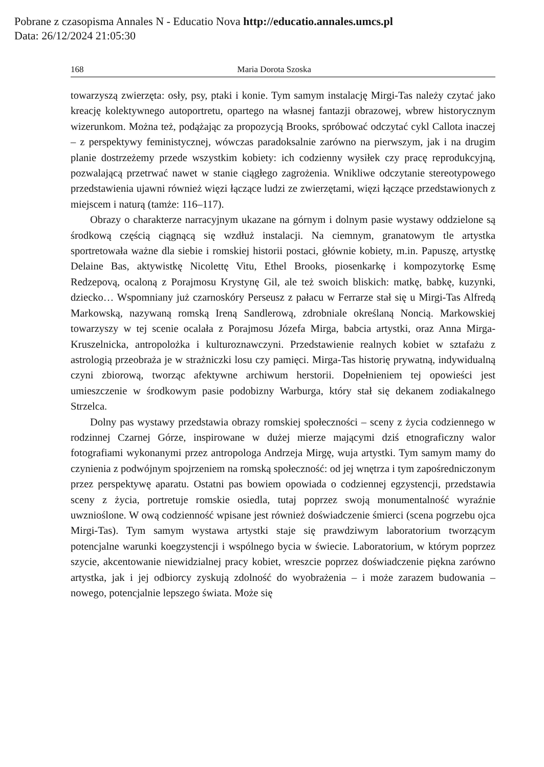Pobrane z czasopisma Annales N - Educatio Nova http://educatio.annales.umcs.pl
Data: 26/12/2024 21:05:30
168 Maria Dorota Szoska
towarzyszą zwierzęta: osły, psy, ptaki i konie. Tym samym instalację Mirgi-Tas należy czytać jako kreację kolektywnego autoportretu, opartego na własnej fantazji obrazowej, wbrew historycznym wizerunkom. Można też, podążając za propozycją Brooks, spróbować odczytać cykl Callota inaczej – z perspektywy feministycznej, wówczas paradoksalnie zarówno na pierwszym, jak i na drugim planie dostrzeżemy przede wszystkim kobiety: ich codzienny wysiłek czy pracę reprodukcyjną, pozwalającą przetrwać nawet w stanie ciągłego zagrożenia. Wnikliwe odczytanie stereotypowego przedstawienia ujawni również więzi łączące ludzi ze zwierzętami, więzi łączące przedstawionych z miejscem i naturą (tamże: 116–117).
Obrazy o charakterze narracyjnym ukazane na górnym i dolnym pasie wystawy oddzielone są środkową częścią ciągnącą się wzdłuż instalacji. Na ciemnym, granatowym tle artystka sportretowała ważne dla siebie i romskiej historii postaci, głównie kobiety, m.in. Papuszę, artystkę Delaine Bas, aktywistkę Nicolettę Vitu, Ethel Brooks, piosenkarkę i kompozytorkę Esmę Redzepovą, ocaloną z Porajmosu Krystynę Gil, ale też swoich bliskich: matkę, babkę, kuzynki, dziecko… Wspomniany już czarnoskóry Perseusz z pałacu w Ferrarze stał się u Mirgi-Tas Alfredą Markowską, nazywaną romską Ireną Sandlerową, zdrobniale określaną Noncią. Markowskiej towarzyszy w tej scenie ocalała z Porajmosu Józefa Mirga, babcia artystki, oraz Anna Mirga-Kruszelnicka, antropolożka i kulturoznawczyni. Przedstawienie realnych kobiet w sztafażu z astrologią przeobraża je w strażniczki losu czy pamięci. Mirga-Tas historię prywatną, indywidualną czyni zbiorową, tworząc afektywne archiwum herstorii. Dopełnieniem tej opowieści jest umieszczenie w środkowym pasie podobizny Warburga, który stał się dekanem zodiakalnego Strzelca.
Dolny pas wystawy przedstawia obrazy romskiej społeczności – sceny z życia codziennego w rodzinnej Czarnej Górze, inspirowane w dużej mierze mającymi dziś etnograficzny walor fotografiami wykonanymi przez antropologa Andrzeja Mirgę, wuja artystki. Tym samym mamy do czynienia z podwójnym spojrzeniem na romską społeczność: od jej wnętrza i tym zapośredniczonym przez perspektywę aparatu. Ostatni pas bowiem opowiada o codziennej egzystencji, przedstawia sceny z życia, portretuje romskie osiedla, tutaj poprzez swoją monumentalność wyraźnie uwznioślone. W ową codzienność wpisane jest również doświadczenie śmierci (scena pogrzebu ojca Mirgi-Tas). Tym samym wystawa artystki staje się prawdziwym laboratorium tworzącym potencjalne warunki koegzystencji i wspólnego bycia w świecie. Laboratorium, w którym poprzez szycie, akcentowanie niewidzialnej pracy kobiet, wreszcie poprzez doświadczenie piękna zarówno artystka, jak i jej odbiorcy zyskują zdolność do wyobrażenia – i może zarazem budowania – nowego, potencjalnie lepszego świata. Może się